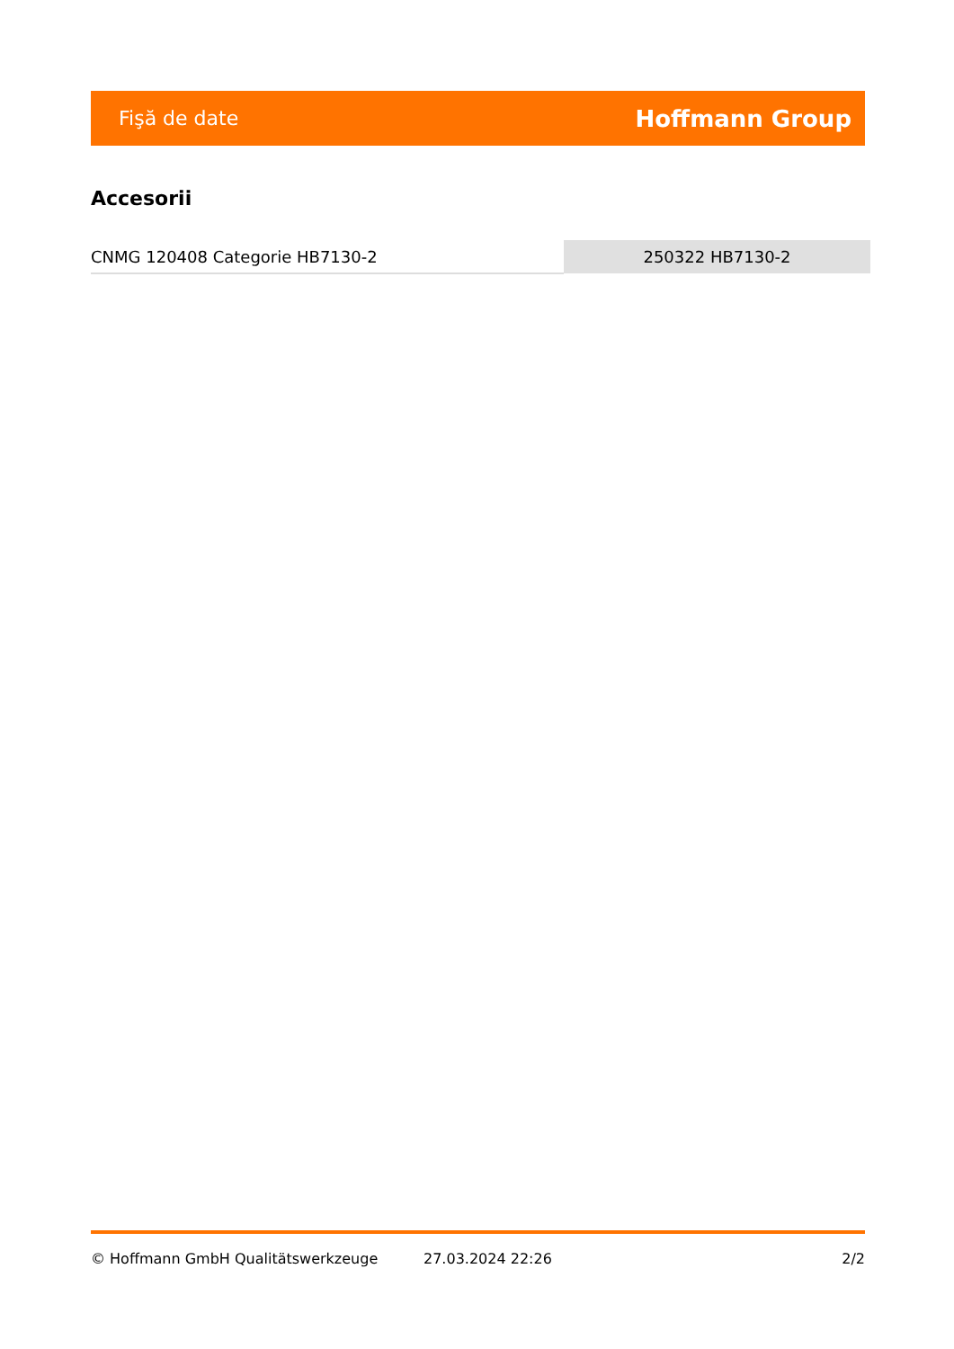Fişă de date Hoffmann Group
Accesorii
| CNMG 120408 Categorie HB7130-2 | 250322 HB7130-2 |
© Hoffmann GmbH Qualitätswerkzeuge 27.03.2024 22:26 2/2